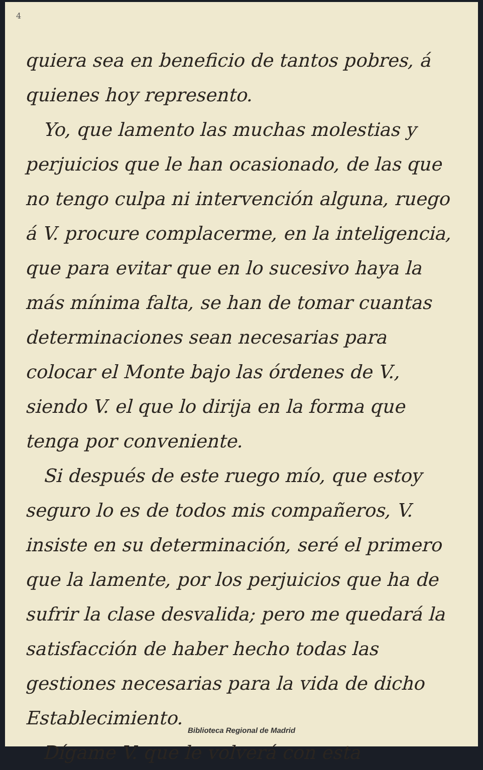4
quiera sea en beneficio de tantos pobres, á quienes hoy represento.
Yo, que lamento las muchas molestias y perjuicios que le han ocasionado, de las que no tengo culpa ni intervención alguna, ruego á V. procure complacerme, en la inteligencia, que para evitar que en lo sucesivo haya la más mínima falta, se han de tomar cuantas determinaciones sean necesarias para colocar el Monte bajo las órdenes de V., siendo V. el que lo dirija en la forma que tenga por conveniente.
Si después de este ruego mío, que estoy seguro lo es de todos mis compañeros, V. insiste en su determinación, seré el primero que la lamente, por los perjuicios que ha de sufrir la clase desvalida; pero me quedará la satisfacción de haber hecho todas las gestiones necesarias para la vida de dicho Establecimiento.
Dígame V. que le volverá con esta
Biblioteca Regional de Madrid